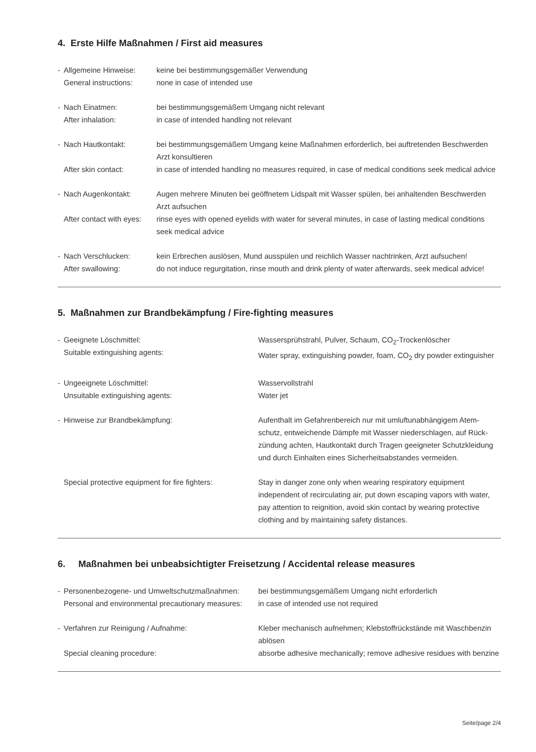4. Erste Hilfe Maßnahmen / First aid measures
- Allgemeine Hinweise:
General instructions:
keine bei bestimmungsgemäßer Verwendung
none in case of intended use
- Nach Einatmen:
After inhalation:
bei bestimmungsgemäßem Umgang nicht relevant
in case of intended handling not relevant
- Nach Hautkontakt:
After skin contact:
bei bestimmungsgemäßem Umgang keine Maßnahmen erforderlich, bei auftretenden Beschwerden Arzt konsultieren
in case of intended handling no measures required, in case of medical conditions seek medical advice
- Nach Augenkontakt:
After contact with eyes:
Augen mehrere Minuten bei geöffnetem Lidspalt mit Wasser spülen, bei anhaltenden Beschwerden Arzt aufsuchen
rinse eyes with opened eyelids with water for several minutes, in case of lasting medical conditions seek medical advice
- Nach Verschlucken:
After swallowing:
kein Erbrechen auslösen, Mund ausspülen und reichlich Wasser nachtrinken, Arzt aufsuchen!
do not induce regurgitation, rinse mouth and drink plenty of water afterwards, seek medical advice!
5. Maßnahmen zur Brandbekämpfung / Fire-fighting measures
- Geeignete Löschmittel:
Suitable extinguishing agents:
Wassersprühstrahl, Pulver, Schaum, CO<sub>2</sub>-Trockenlöscher
Water spray, extinguishing powder, foam, CO<sub>2</sub> dry powder extinguisher
- Ungeeignete Löschmittel:
Unsuitable extinguishing agents:
Wasservollstrahl
Water jet
- Hinweise zur Brandbekämpfung: Aufenthalt im Gefahrenbereich nur mit umluftunabhängigem Atem-schutz, entweichende Dämpfe mit Wasser niederschlagen, auf Rück-zündung achten, Hautkontakt durch Tragen geeigneter Schutzkleidung und durch Einhalten eines Sicherheitsabstandes vermeiden.
Special protective equipment for fire fighters:
Stay in danger zone only when wearing respiratory equipment independent of recirculating air, put down escaping vapors with water, pay attention to reignition, avoid skin contact by wearing protective clothing and by maintaining safety distances.
6. Maßnahmen bei unbeabsichtigter Freisetzung / Accidental release measures
- Personenbezogene- und Umweltschutzmaßnahmen:
Personal and environmental precautionary measures:
bei bestimmungsgemäßem Umgang nicht erforderlich
in case of intended use not required
- Verfahren zur Reinigung / Aufnahme:
Special cleaning procedure:
Kleber mechanisch aufnehmen; Klebstoffrückstände mit Waschbenzin ablösen
absorbe adhesive mechanically; remove adhesive residues with benzine
Seite/page 2/4